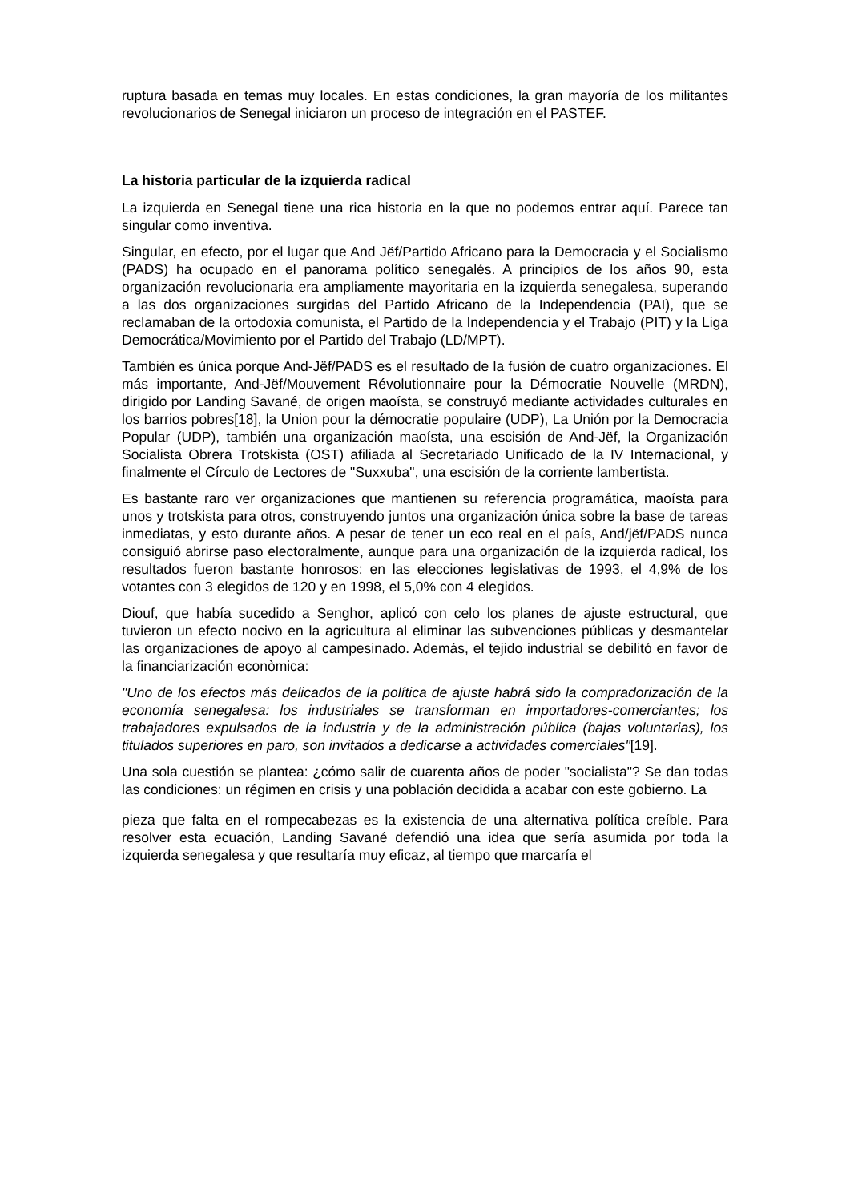ruptura basada en temas muy locales. En estas condiciones, la gran mayoría de los militantes revolucionarios de Senegal iniciaron un proceso de integración en el PASTEF.
La historia particular de la izquierda radical
La izquierda en Senegal tiene una rica historia en la que no podemos entrar aquí. Parece tan singular como inventiva.
Singular, en efecto, por el lugar que And Jëf/Partido Africano para la Democracia y el Socialismo (PADS) ha ocupado en el panorama político senegalés. A principios de los años 90, esta organización revolucionaria era ampliamente mayoritaria en la izquierda senegalesa, superando a las dos organizaciones surgidas del Partido Africano de la Independencia (PAI), que se reclamaban de la ortodoxia comunista, el Partido de la Independencia y el Trabajo (PIT) y la Liga Democrática/Movimiento por el Partido del Trabajo (LD/MPT).
También es única porque And-Jëf/PADS es el resultado de la fusión de cuatro organizaciones. El más importante, And-Jëf/Mouvement Révolutionnaire pour la Démocratie Nouvelle (MRDN), dirigido por Landing Savané, de origen maoísta, se construyó mediante actividades culturales en los barrios pobres[18], la Union pour la démocratie populaire (UDP), La Unión por la Democracia Popular (UDP), también una organización maoísta, una escisión de And-Jëf, la Organización Socialista Obrera Trotskista (OST) afiliada al Secretariado Unificado de la IV Internacional, y finalmente el Círculo de Lectores de "Suxxuba", una escisión de la corriente lambertista.
Es bastante raro ver organizaciones que mantienen su referencia programática, maoísta para unos y trotskista para otros, construyendo juntos una organización única sobre la base de tareas inmediatas, y esto durante años. A pesar de tener un eco real en el país, And/jëf/PADS nunca consiguió abrirse paso electoralmente, aunque para una organización de la izquierda radical, los resultados fueron bastante honrosos: en las elecciones legislativas de 1993, el 4,9% de los votantes con 3 elegidos de 120 y en 1998, el 5,0% con 4 elegidos.
Diouf, que había sucedido a Senghor, aplicó con celo los planes de ajuste estructural, que tuvieron un efecto nocivo en la agricultura al eliminar las subvenciones públicas y desmantelar las organizaciones de apoyo al campesinado. Además, el tejido industrial se debilitó en favor de la financiarización econòmica:
"Uno de los efectos más delicados de la política de ajuste habrá sido la compradorización de la economía senegalesa: los industriales se transforman en importadores-comerciantes; los trabajadores expulsados de la industria y de la administración pública (bajas voluntarias), los titulados superiores en paro, son invitados a dedicarse a actividades comerciales"[19].
Una sola cuestión se plantea: ¿cómo salir de cuarenta años de poder "socialista"? Se dan todas las condiciones: un régimen en crisis y una población decidida a acabar con este gobierno. La
pieza que falta en el rompecabezas es la existencia de una alternativa política creíble. Para resolver esta ecuación, Landing Savané defendió una idea que sería asumida por toda la izquierda senegalesa y que resultaría muy eficaz, al tiempo que marcaría el